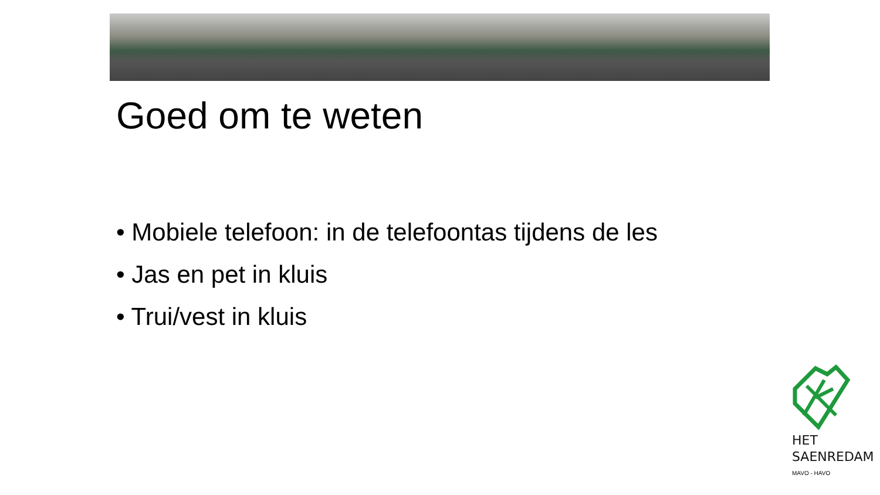Goed om te weten
• Mobiele telefoon: in de telefoontas tijdens de les
• Jas en pet in kluis
• Trui/vest in kluis
HET
SAENREDAM
MAVO - HAVO